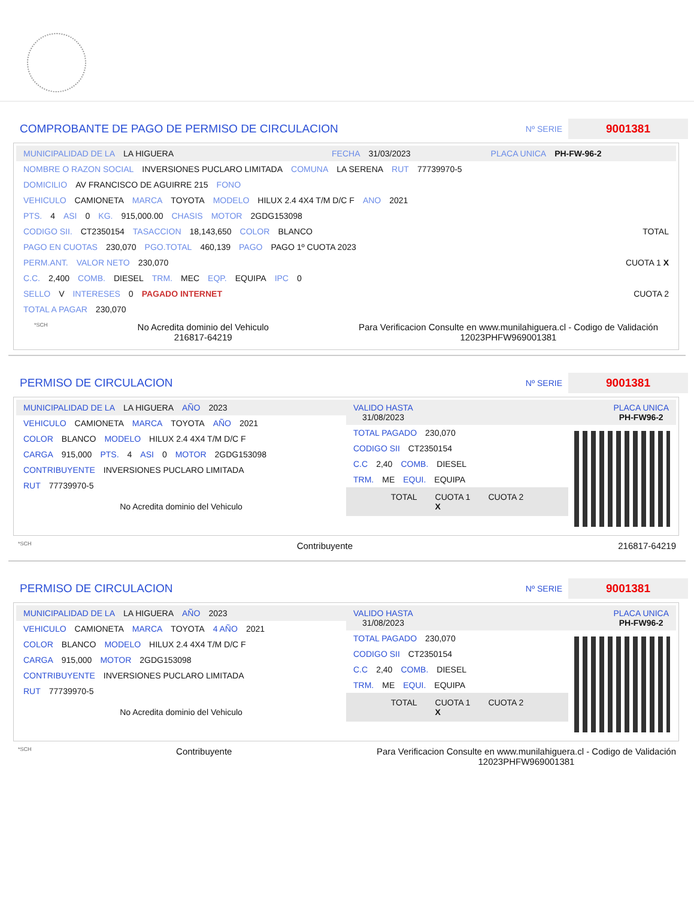COMPROBANTE DE PAGO DE PERMISO DE CIRCULACION
Nº SERIE
9001381
MUNICIPALIDAD DE LA LA HIGUERA FECHA 31/03/2023 PLACA UNICA PH-FW-96-2
NOMBRE O RAZON SOCIAL INVERSIONES PUCLARO LIMITADA COMUNA LA SERENA RUT 77739970-5
DOMICILIO AV FRANCISCO DE AGUIRRE 215 FONO
VEHICULO CAMIONETA MARCA TOYOTA MODELO HILUX 2.4 4X4 T/M D/C F ANO 2021
PTS. 4 ASI 0 KG. 915,000.00 CHASIS MOTOR 2GDG153098
CODIGO SII. CT2350154 TASACCION 18,143,650 COLOR BLANCO TOTAL
PAGO EN CUOTAS 230,070 PGO.TOTAL 460,139 PAGO PAGO 1º CUOTA 2023
PERM.ANT. VALOR NETO 230,070 CUOTA 1 X
C.C. 2,400 COMB. DIESEL TRM. MEC EQP. EQUIPA IPC 0
SELLO V INTERESES 0 PAGADO INTERNET CUOTA 2
TOTAL A PAGAR 230,070
*SCH No Acredita dominio del Vehiculo
216817-64219 Para Verificacion Consulte en www.munilahiguera.cl - Codigo de Validación
12023PHFW969001381
PERMISO DE CIRCULACION
Nº SERIE
9001381
MUNICIPALIDAD DE LA LA HIGUERA AÑO 2023
VEHICULO CAMIONETA MARCA TOYOTA AÑO 2021
COLOR BLANCO MODELO HILUX 2.4 4X4 T/M D/C F
CARGA 915,000 PTS. 4 ASI 0 MOTOR 2GDG153098
CONTRIBUYENTE INVERSIONES PUCLARO LIMITADA
RUT 77739970-5
No Acredita dominio del Vehiculo
VALIDO HASTA
31/08/2023 PLACA UNICA
PH-FW96-2
TOTAL PAGADO 230,070
CODIGO SII CT2350154
C.C 2,40 COMB. DIESEL
TRM. ME EQUI. EQUIPA
TOTAL CUOTA 1
X CUOTA 2
*SCH Contribuyente 216817-64219
PERMISO DE CIRCULACION
Nº SERIE
9001381
MUNICIPALIDAD DE LA LA HIGUERA AÑO 2023
VEHICULO CAMIONETA MARCA TOYOTA 4 AÑO 2021
COLOR BLANCO MODELO HILUX 2.4 4X4 T/M D/C F
CARGA 915,000 MOTOR 2GDG153098
CONTRIBUYENTE INVERSIONES PUCLARO LIMITADA
RUT 77739970-5
No Acredita dominio del Vehiculo
VALIDO HASTA
31/08/2023 PLACA UNICA
PH-FW96-2
TOTAL PAGADO 230,070
CODIGO SII CT2350154
C.C 2,40 COMB. DIESEL
TRM. ME EQUI. EQUIPA
TOTAL CUOTA 1
X CUOTA 2
*SCH Contribuyente Para Verificacion Consulte en www.munilahiguera.cl - Codigo de Validación
12023PHFW969001381